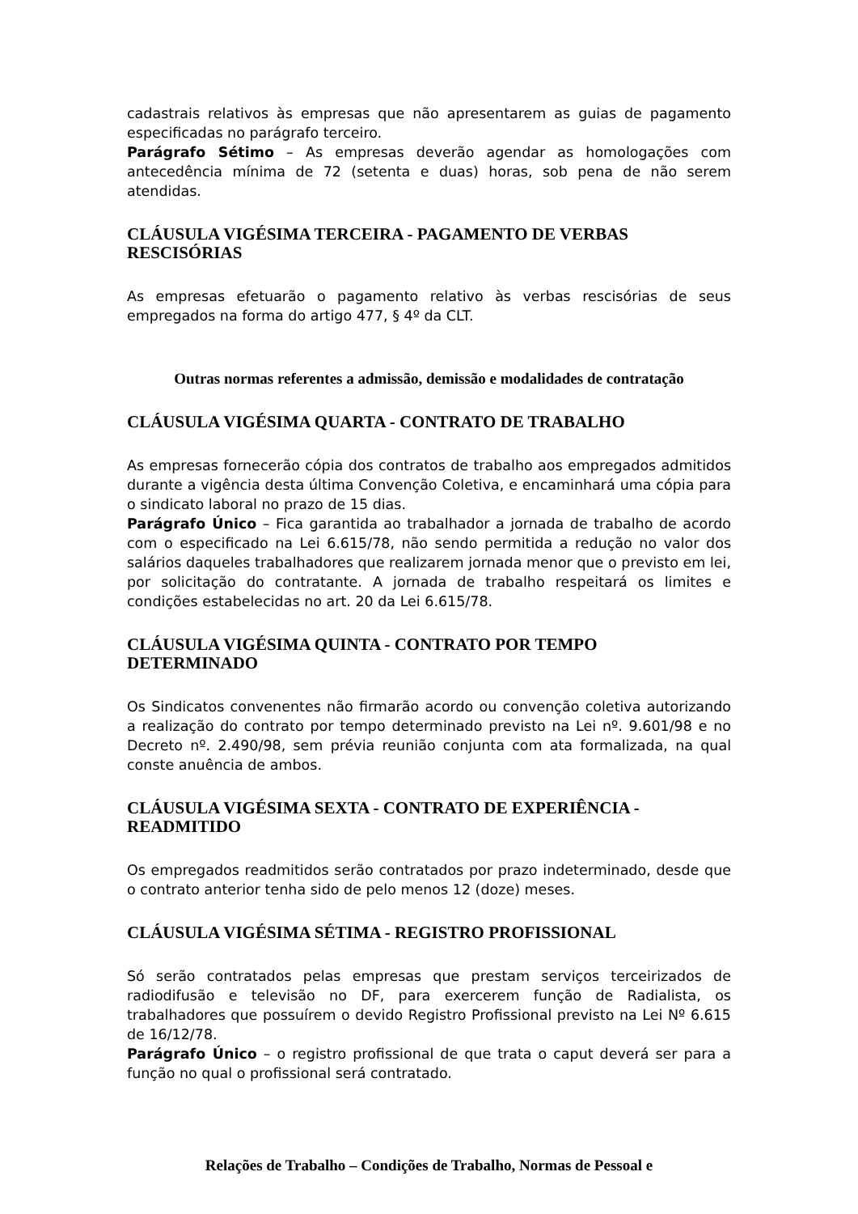cadastrais relativos às empresas que não apresentarem as guias de pagamento especificadas no parágrafo terceiro.
Parágrafo Sétimo – As empresas deverão agendar as homologações com antecedência mínima de 72 (setenta e duas) horas, sob pena de não serem atendidas.
CLÁUSULA VIGÉSIMA TERCEIRA - PAGAMENTO DE VERBAS
RESCISÓRIAS
As empresas efetuarão o pagamento relativo às verbas rescisórias de seus empregados na forma do artigo 477, § 4º da CLT.
Outras normas referentes a admissão, demissão e modalidades de contratação
CLÁUSULA VIGÉSIMA QUARTA - CONTRATO DE TRABALHO
As empresas fornecerão cópia dos contratos de trabalho aos empregados admitidos durante a vigência desta última Convenção Coletiva, e encaminhará uma cópia para o sindicato laboral no prazo de 15 dias.
Parágrafo Único – Fica garantida ao trabalhador a jornada de trabalho de acordo com o especificado na Lei 6.615/78, não sendo permitida a redução no valor dos salários daqueles trabalhadores que realizarem jornada menor que o previsto em lei, por solicitação do contratante. A jornada de trabalho respeitará os limites e condições estabelecidas no art. 20 da Lei 6.615/78.
CLÁUSULA VIGÉSIMA QUINTA - CONTRATO POR TEMPO
DETERMINADO
Os Sindicatos convenentes não firmarão acordo ou convenção coletiva autorizando a realização do contrato por tempo determinado previsto na Lei nº. 9.601/98 e no Decreto nº. 2.490/98, sem prévia reunião conjunta com ata formalizada, na qual conste anuência de ambos.
CLÁUSULA VIGÉSIMA SEXTA - CONTRATO DE EXPERIÊNCIA -
READMITIDO
Os empregados readmitidos serão contratados por prazo indeterminado, desde que o contrato anterior tenha sido de pelo menos 12 (doze) meses.
CLÁUSULA VIGÉSIMA SÉTIMA - REGISTRO PROFISSIONAL
Só serão contratados pelas empresas que prestam serviços terceirizados de radiodifusão e televisão no DF, para exercerem função de Radialista, os trabalhadores que possuírem o devido Registro Profissional previsto na Lei Nº 6.615 de 16/12/78.
Parágrafo Único – o registro profissional de que trata o caput deverá ser para a função no qual o profissional será contratado.
Relações de Trabalho – Condições de Trabalho, Normas de Pessoal e